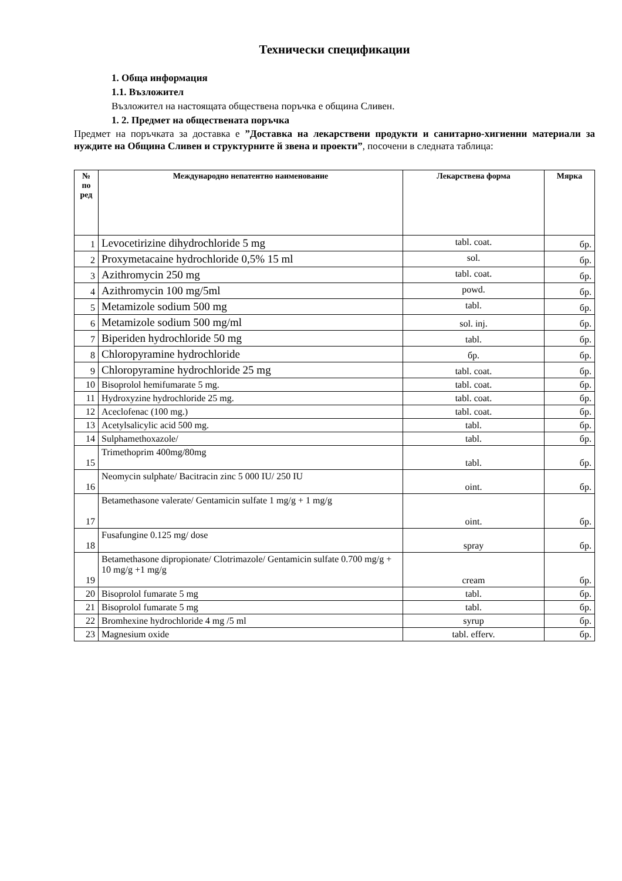Технически спецификации
1. Обща информация
1.1. Възложител
Възложител на настоящата обществена поръчка е община Сливен.
1. 2. Предмет на обществената поръчка
Предмет на поръчката за доставка е ”Доставка на лекарствени продукти и санитарно-хигиенни материали за нуждите на Община Сливен и структурните й звена и проекти”, посочени в следната таблица:
| № по ред | Международно непатентно наименование | Лекарствена форма | Мярка |
| --- | --- | --- | --- |
| 1 | Levocetirizine dihydrochloride 5 mg | tabl. coat. | бр. |
| 2 | Proxymetacaine hydrochloride 0,5% 15 ml | sol. | бр. |
| 3 | Azithromycin 250 mg | tabl. coat. | бр. |
| 4 | Azithromycin 100 mg/5ml | powd. | бр. |
| 5 | Metamizole sodium 500 mg | tabl. | бр. |
| 6 | Metamizole sodium 500 mg/ml | sol. inj. | бр. |
| 7 | Biperiden hydrochloride 50 mg | tabl. | бр. |
| 8 | Chloropyramine hydrochloride | бр. | бр. |
| 9 | Chloropyramine hydrochloride 25 mg | tabl. coat. | бр. |
| 10 | Bisoprolol hemifumarate 5 mg. | tabl. coat. | бр. |
| 11 | Hydroxyzine hydrochloride 25 mg. | tabl. coat. | бр. |
| 12 | Aceclofenac (100 mg.) | tabl. coat. | бр. |
| 13 | Acetylsalicylic acid 500 mg. | tabl. | бр. |
| 14 | Sulphamethoxazole/ | tabl. | бр. |
| 15 | Trimethoprim 400mg/80mg | tabl. | бр. |
| 16 | Neomycin sulphate/ Bacitracin zinc 5 000 IU/ 250 IU | oint. | бр. |
| 17 | Betamethasone valerate/ Gentamicin sulfate 1 mg/g + 1 mg/g | oint. | бр. |
| 18 | Fusafungine 0.125 mg/ dose | spray | бр. |
| 19 | Betamethasone dipropionate/ Clotrimazole/ Gentamicin sulfate 0.700 mg/g + 10 mg/g +1 mg/g | cream | бр. |
| 20 | Bisoprolol fumarate 5 mg | tabl. | бр. |
| 21 | Bisoprolol fumarate 5 mg | tabl. | бр. |
| 22 | Bromhexine hydrochloride 4 mg /5 ml | syrup | бр. |
| 23 | Magnesium oxide | tabl. efferv. | бр. |